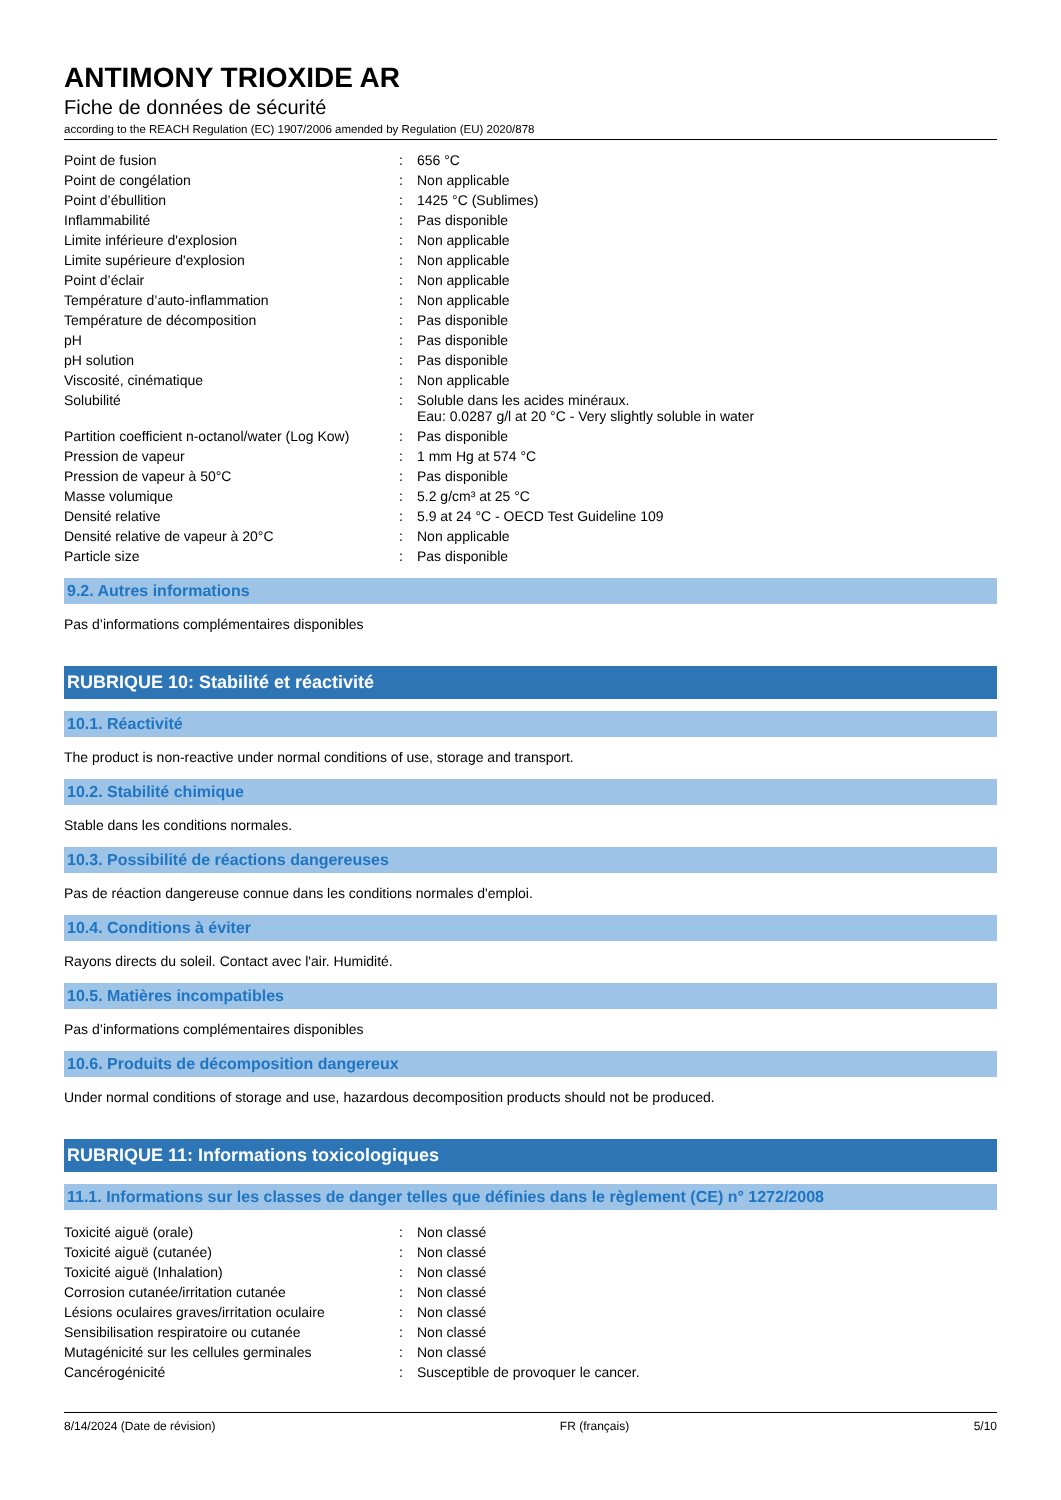ANTIMONY TRIOXIDE AR
Fiche de données de sécurité
according to the REACH Regulation (EC) 1907/2006 amended by Regulation (EU) 2020/878
| Point de fusion | : | 656 °C |
| Point de congélation | : | Non applicable |
| Point d’ébullition | : | 1425 °C (Sublimes) |
| Inflammabilité | : | Pas disponible |
| Limite inférieure d'explosion | : | Non applicable |
| Limite supérieure d'explosion | : | Non applicable |
| Point d’éclair | : | Non applicable |
| Température d’auto-inflammation | : | Non applicable |
| Température de décomposition | : | Pas disponible |
| pH | : | Pas disponible |
| pH solution | : | Pas disponible |
| Viscosité, cinématique | : | Non applicable |
| Solubilité | : | Soluble dans les acides minéraux. Eau: 0.0287 g/l at 20 °C - Very slightly soluble in water |
| Partition coefficient n-octanol/water (Log Kow) | : | Pas disponible |
| Pression de vapeur | : | 1 mm Hg at 574 °C |
| Pression de vapeur à 50°C | : | Pas disponible |
| Masse volumique | : | 5.2 g/cm³ at 25 °C |
| Densité relative | : | 5.9 at 24 °C - OECD Test Guideline 109 |
| Densité relative de vapeur à 20°C | : | Non applicable |
| Particle size | : | Pas disponible |
9.2. Autres informations
Pas d’informations complémentaires disponibles
RUBRIQUE 10: Stabilité et réactivité
10.1. Réactivité
The product is non-reactive under normal conditions of use, storage and transport.
10.2. Stabilité chimique
Stable dans les conditions normales.
10.3. Possibilité de réactions dangereuses
Pas de réaction dangereuse connue dans les conditions normales d'emploi.
10.4. Conditions à éviter
Rayons directs du soleil. Contact avec l'air. Humidité.
10.5. Matières incompatibles
Pas d’informations complémentaires disponibles
10.6. Produits de décomposition dangereux
Under normal conditions of storage and use, hazardous decomposition products should not be produced.
RUBRIQUE 11: Informations toxicologiques
11.1. Informations sur les classes de danger telles que définies dans le règlement (CE) n° 1272/2008
| Toxicité aiguë (orale) | : | Non classé |
| Toxicité aiguë (cutanée) | : | Non classé |
| Toxicité aiguë (Inhalation) | : | Non classé |
| Corrosion cutanée/irritation cutanée | : | Non classé |
| Lésions oculaires graves/irritation oculaire | : | Non classé |
| Sensibilisation respiratoire ou cutanée | : | Non classé |
| Mutagénicité sur les cellules germinales | : | Non classé |
| Cancérogénicité | : | Susceptible de provoquer le cancer. |
8/14/2024 (Date de révision) FR (français) 5/10